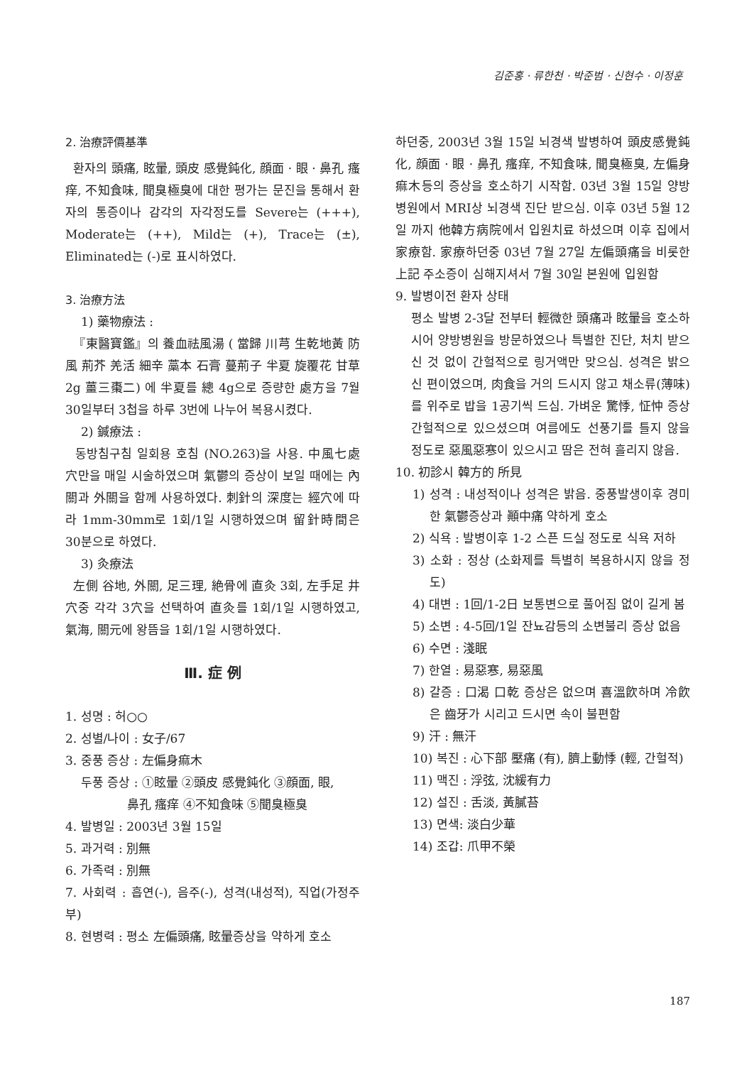김준홍 · 류한천 · 박준범 · 신현수 · 이정훈
2. 治療評價基準
환자의 頭痛, 眩暈, 頭皮 感覺鈍化, 顔面 · 眼 · 鼻孔 瘙痒, 不知食味, 聞臭極臭에 대한 평가는 문진을 통해서 환자의 통증이나 감각의 자각정도를 Severe는 (+++), Moderate는 (++), Mild는 (+), Trace는 (±), Eliminated는 (-)로 표시하였다.
3. 治療方法
1) 藥物療法 :
『東醫寶鑑』의 養血祛風湯 ( 當歸 川芎 生乾地黃 防風 荊芥 羌活 細辛 藁本 石膏 蔓荊子 半夏 旋覆花 甘草 2g 薑三棗二) 에 半夏를 總 4g으로 증량한 處方을 7월 30일부터 3첩을 하루 3번에 나누어 복용시켰다.
2) 鍼療法 :
동방침구침 일회용 호침 (NO.263)을 사용. 中風七處穴만을 매일 시술하였으며 氣鬱의 증상이 보일 때에는 內關과 外關을 함께 사용하였다. 刺針의 深度는 經穴에 따라 1mm-30mm로 1회/1일 시행하였으며 留針時間은 30분으로 하였다.
3) 灸療法
左側 谷地, 外關, 足三理, 絶骨에 直灸 3회, 左手足 井穴중 각각 3穴을 선택하여 直灸를 1회/1일 시행하였고, 氣海, 關元에 왕뜸을 1회/1일 시행하였다.
Ⅲ. 症 例
1. 성명 : 허○○
2. 성별/나이 : 女子/67
3. 중풍 증상 : 左偏身痲木
두풍 증상 : ①眩暈 ②頭皮 感覺鈍化 ③顔面, 眼,
鼻孔 瘙痒 ④不知食味 ⑤聞臭極臭
4. 발병일 : 2003년 3월 15일
5. 과거력 : 別無
6. 가족력 : 別無
7. 사회력 : 흡연(-), 음주(-), 성격(내성적), 직업(가정주부)
8. 현병력 : 평소 左偏頭痛, 眩暈증상을 약하게 호소
하던중, 2003년 3월 15일 뇌경색 발병하여 頭皮感覺鈍化, 顔面 · 眼 · 鼻孔 瘙痒, 不知食味, 聞臭極臭, 左偏身痲木등의 증상을 호소하기 시작함. 03년 3월 15일 양방병원에서 MRI상 뇌경색 진단 받으심. 이후 03년 5월 12일 까지 他韓方病院에서 입원치료 하셨으며 이후 집에서 家療함. 家療하던중 03년 7월 27일 左偏頭痛을 비롯한 上記 주소증이 심해지셔서 7월 30일 본원에 입원함
9. 발병이전 환자 상태
평소 발병 2-3달 전부터 輕微한 頭痛과 眩暈을 호소하시어 양방병원을 방문하였으나 특별한 진단, 처치 받으신 것 없이 간헐적으로 링거액만 맞으심. 성격은 밝으신 편이였으며, 肉食을 거의 드시지 않고 채소류(薄味)를 위주로 밥을 1공기씩 드심. 가벼운 驚悸, 怔忡 증상 간헐적으로 있으셨으며 여름에도 선풍기를 틀지 않을 정도로 惡風惡寒이 있으시고 땀은 전혀 흘리지 않음.
10. 初診시 韓方的 所見
1) 성격 : 내성적이나 성격은 밝음. 중풍발생이후 경미한 氣鬱증상과 顚中痛 약하게 호소
2) 식욕 : 발병이후 1-2 스픈 드실 정도로 식욕 저하
3) 소화 : 정상 (소화제를 특별히 복용하시지 않을 정도)
4) 대변 : 1回/1-2日 보통변으로 풀어짐 없이 길게 봄
5) 소변 : 4-5回/1일 잔뇨감등의 소변불리 증상 없음
6) 수면 : 淺眠
7) 한열 : 易惡寒, 易惡風
8) 갈증 : 口渴 口乾 증상은 없으며 喜溫飮하며 冷飮은 齒牙가 시리고 드시면 속이 불편함
9) 汗 : 無汗
10) 복진 : 心下部 壓痛 (有), 臍上動悸 (輕, 간헐적)
11) 맥진 : 浮弦, 沈緩有力
12) 설진 : 舌淡, 黃膩苔
13) 면색: 淡白少華
14) 조갑: 爪甲不榮
187